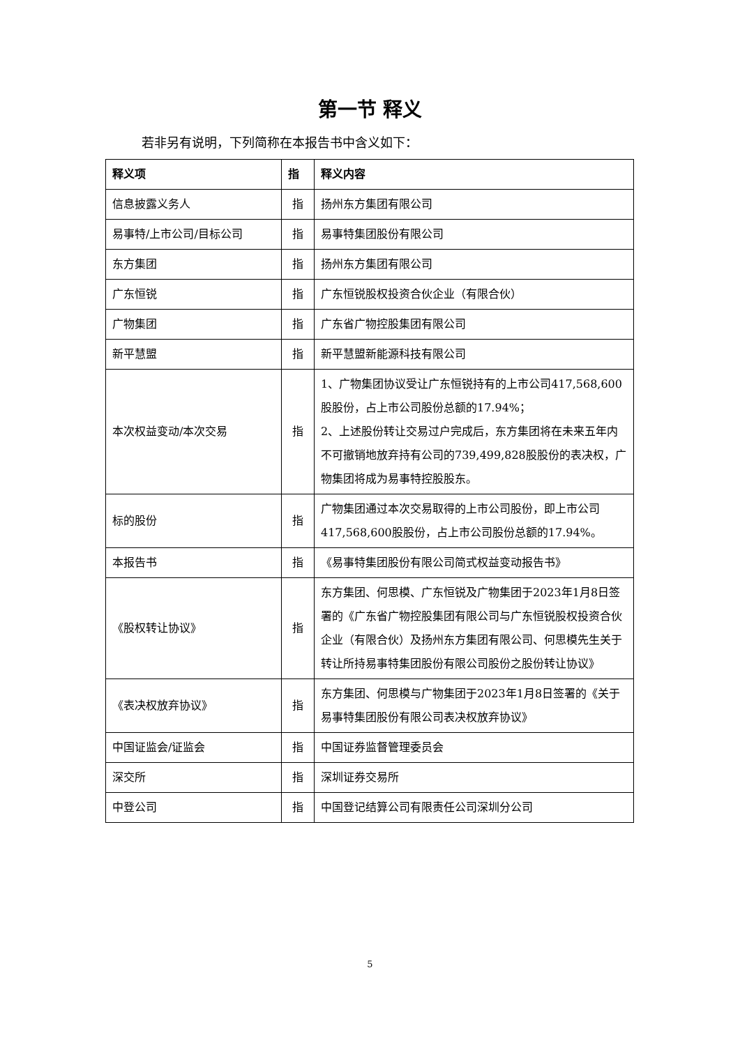第一节 释义
若非另有说明，下列简称在本报告书中含义如下：
| 释义项 | 指 | 释义内容 |
| --- | --- | --- |
| 信息披露义务人 | 指 | 扬州东方集团有限公司 |
| 易事特/上市公司/目标公司 | 指 | 易事特集团股份有限公司 |
| 东方集团 | 指 | 扬州东方集团有限公司 |
| 广东恒锐 | 指 | 广东恒锐股权投资合伙企业（有限合伙） |
| 广物集团 | 指 | 广东省广物控股集团有限公司 |
| 新平慧盟 | 指 | 新平慧盟新能源科技有限公司 |
| 本次权益变动/本次交易 | 指 | 1、广物集团协议受让广东恒锐持有的上市公司417,568,600股股份，占上市公司股份总额的17.94%； 2、上述股份转让交易过户完成后，东方集团将在未来五年内不可撤销地放弃持有公司的739,499,828股股份的表决权，广物集团将成为易事特控股股东。 |
| 标的股份 | 指 | 广物集团通过本次交易取得的上市公司股份，即上市公司417,568,600股股份，占上市公司股份总额的17.94%。 |
| 本报告书 | 指 | 《易事特集团股份有限公司简式权益变动报告书》 |
| 《股权转让协议》 | 指 | 东方集团、何思模、广东恒锐及广物集团于2023年1月8日签署的《广东省广物控股集团有限公司与广东恒锐股权投资合伙企业（有限合伙）及扬州东方集团有限公司、何思模先生关于转让所持易事特集团股份有限公司股份之股份转让协议》 |
| 《表决权放弃协议》 | 指 | 东方集团、何思模与广物集团于2023年1月8日签署的《关于易事特集团股份有限公司表决权放弃协议》 |
| 中国证监会/证监会 | 指 | 中国证券监督管理委员会 |
| 深交所 | 指 | 深圳证券交易所 |
| 中登公司 | 指 | 中国登记结算公司有限责任公司深圳分公司 |
5